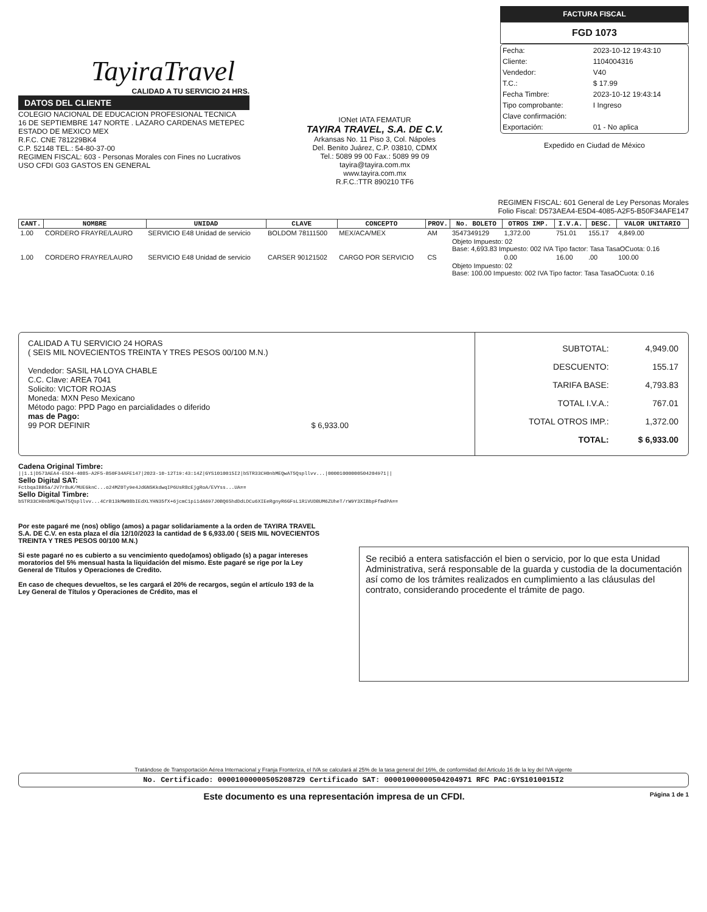TayiraTravel
CALIDAD A TU SERVICIO 24 HRS.
DATOS DEL CLIENTE
COLEGIO NACIONAL DE EDUCACION PROFESIONAL TECNICA
16 DE SEPTIEMBRE 147 NORTE . LAZARO CARDENAS METEPEC
ESTADO DE MEXICO MEX
R.F.C. CNE 781229BK4
C.P. 52148 TEL.: 54-80-37-00
REGIMEN FISCAL: 603 - Personas Morales con Fines no Lucrativos
USO CFDI G03 GASTOS EN GENERAL
IONet IATA FEMATUR
TAYIRA TRAVEL, S.A. DE C.V.
Arkansas No. 11 Piso 3, Col. Nápoles
Del. Benito Juárez, C.P. 03810, CDMX
Tel.: 5089 99 00 Fax.: 5089 99 09
tayira@tayira.com.mx
www.tayira.com.mx
R.F.C.:TTR 890210 TF6
FACTURA FISCAL
FGD 1073
| Fecha: | 2023-10-12 19:43:10 |
| Cliente: | 1104004316 |
| Vendedor: | V40 |
| T.C.: | $ 17.99 |
| Fecha Timbre: | 2023-10-12 19:43:14 |
| Tipo comprobante: | I Ingreso |
| Clave confirmación: | |
| Exportación: | 01 - No aplica |
Expedido en Ciudad de México
REGIMEN FISCAL: 601 General de Ley Personas Morales
Folio Fiscal: D573AEA4-E5D4-4085-A2F5-B50F34AFE147
| CANT. | NOMBRE | UNIDAD | CLAVE | CONCEPTO | PROV. | No. BOLETO | OTROS IMP. | I.V.A. | DESC. | VALOR UNITARIO |
| --- | --- | --- | --- | --- | --- | --- | --- | --- | --- | --- |
| 1.00 | CORDERO FRAYRE/LAURO | SERVICIO E48 Unidad de servicio | BOLDOM 78111500 | MEX/ACA/MEX | AM | 3547349129 | 1,372.00 | 751.01 | 155.17 | 4,849.00 |
| | | | | | | Objeto Impuesto: 02 Base: 4,693.83 Impuesto: 002 IVA Tipo factor: Tasa TasaOCuota: 0.16 | | | | |
| 1.00 | CORDERO FRAYRE/LAURO | SERVICIO E48 Unidad de servicio | CARSER 90121502 | CARGO POR SERVICIO | CS | | 0.00 | 16.00 | .00 | 100.00 |
| | | | | | | Objeto Impuesto: 02 Base: 100.00 Impuesto: 002 IVA Tipo factor: Tasa TasaOCuota: 0.16 | | | | |
CALIDAD A TU SERVICIO 24 HORAS
( SEIS MIL NOVECIENTOS TREINTA Y TRES PESOS 00/100 M.N.)
Vendedor: SASIL HA LOYA CHABLE
C.C. Clave: AREA 7041
Solicito: VICTOR ROJAS
Moneda: MXN Peso Mexicano
Método pago: PPD Pago en parcialidades o diferido
mas de Pago:
99 POR DEFINIR $ 6,933.00
| SUBTOTAL: | 4,949.00 |
| DESCUENTO: | 155.17 |
| TARIFA BASE: | 4,793.83 |
| TOTAL I.V.A.: | 767.01 |
| TOTAL OTROS IMP.: | 1,372.00 |
| TOTAL: | $ 6,933.00 |
Cadena Original Timbre:
||1.1|D573AEA4-E5D4-4085-A2F5-B50F34AFE147|2023-10-12T19:43:14Z|GYS1010015I2|bSTR33CH0nbMEQwAT5Qspllvv...|00001000000504204971||
Sello Digital SAT:
FctbqaIBB5a/JV7r8uK/MUEGknC...o24MZ0Ty9e4JdGN5KkdwqIP6UsR8cEjgRoA/EVYss...UA==
Sello Digital Timbre:
bSTR33CH0nbMEQwAT5Qspllvv...4CrB13kMW08bIEdXLYHN35fX+6jcmC1pi1dA697J0BQ65hdDdLDCu6XIEeRgnyR6GFsL1RiVUDBUM6ZUheT/rW9Y3XIBbpFfmdPA==
Por este pagaré me (nos) obligo (amos) a pagar solidariamente a la orden de TAYIRA TRAVEL S.A. DE C.V. en esta plaza el día 12/10/2023 la cantidad de $ 6,933.00 ( SEIS MIL NOVECIENTOS TREINTA Y TRES PESOS 00/100 M.N.)
Si este pagaré no es cubierto a su vencimiento quedo(amos) obligado (s) a pagar intereses moratorios del 5% mensual hasta la liquidación del mismo. Este pagaré se rige por la Ley General de Títulos y Operaciones de Credito.
En caso de cheques devueltos, se les cargará el 20% de recargos, según el artículo 193 de la Ley General de Títulos y Operaciones de Crédito, mas el
Se recibió a entera satisfacción el bien o servicio, por lo que esta Unidad Administrativa, será responsable de la guarda y custodia de la documentación así como de los trámites realizados en cumplimiento a las cláusulas del contrato, considerando procedente el trámite de pago.
Tratándose de Transportación Aérea Internacional y Franja Fronteriza, el IVA se calculará al 25% de la tasa general del 16%, de conformidad del Articulo 16 de la ley del IVA vigente
No. Certificado: 00001000000505208729 Certificado SAT: 00001000000504204971 RFC PAC:GYS1010015I2
Este documento es una representación impresa de un CFDI. Página 1 de 1